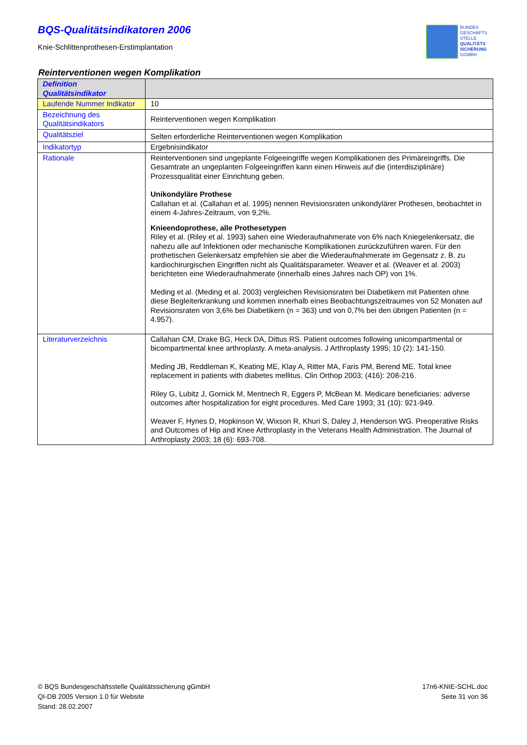BQS-Qualitätsindikatoren 2006
Knie-Schlittenprothesen-Erstimplantation
BUNDES
GESCHÄFTS
STELLE
QUALITÄTS
SICHERUNG
GGMBH
Reinterventionen wegen Komplikation
| Definition Qualitätsindikator | |
| Laufende Nummer Indikator | 10 |
| Bezeichnung des Qualitätsindikators | Reinterventionen wegen Komplikation |
| Qualitätsziel | Selten erforderliche Reinterventionen wegen Komplikation |
| Indikatortyp | Ergebnisindikator |
| Rationale | Reinterventionen sind ungeplante Folgeeingriffe wegen Komplikationen des Primäreingriffs. Die Gesamtrate an ungeplanten Folgeeingriffen kann einen Hinweis auf die (interdisziplinäre) Prozessqualität einer Einrichtung geben. Unikondyläre Prothese Callahan et al. (Callahan et al. 1995) nennen Revisionsraten unikondylärer Prothesen, beobachtet in einem 4-Jahres-Zeitraum, von 9,2%. Knieendoprothese, alle Prothesetypen Riley et al. (Riley et al. 1993) sahen eine Wiederaufnahmerate von 6% nach Kniegelenkersatz, die nahezu alle auf Infektionen oder mechanische Komplikationen zurückzuführen waren. Für den prothetischen Gelenkersatz empfehlen sie aber die Wiederaufnahmerate im Gegensatz z. B. zu kardiochirurgischen Eingriffen nicht als Qualitätsparameter. Weaver et al. (Weaver et al. 2003) berichteten eine Wiederaufnahmerate (innerhalb eines Jahres nach OP) von 1%. Meding et al. (Meding et al. 2003) vergleichen Revisionsraten bei Diabetikern mit Patienten ohne diese Begleiterkrankung und kommen innerhalb eines Beobachtungszeitraumes von 52 Monaten auf Revisionsraten von 3,6% bei Diabetikern (n = 363) und von 0,7% bei den übrigen Patienten (n = 4.957). |
| Literaturverzeichnis | Callahan CM, Drake BG, Heck DA, Dittus RS. Patient outcomes following unicompartmental or bicompartmental knee arthroplasty. A meta-analysis. J Arthroplasty 1995; 10 (2): 141-150. Meding JB, Reddleman K, Keating ME, Klay A, Ritter MA, Faris PM, Berend ME. Total knee replacement in patients with diabetes mellitus. Clin Orthop 2003; (416): 208-216. Riley G, Lubitz J, Gornick M, Mentnech R, Eggers P, McBean M. Medicare beneficiaries: adverse outcomes after hospitalization for eight procedures. Med Care 1993; 31 (10): 921-949. Weaver F, Hynes D, Hopkinson W, Wixson R, Khuri S, Daley J, Henderson WG. Preoperative Risks and Outcomes of Hip and Knee Arthroplasty in the Veterans Health Administration. The Journal of Arthroplasty 2003; 18 (6): 693-708. |
© BQS Bundesgeschäftsstelle Qualitätssicherung gGmbH
QI-DB 2005 Version 1.0 für Website
Stand: 28.02.2007
17n6-KNIE-SCHL.doc
Seite 31 von 36